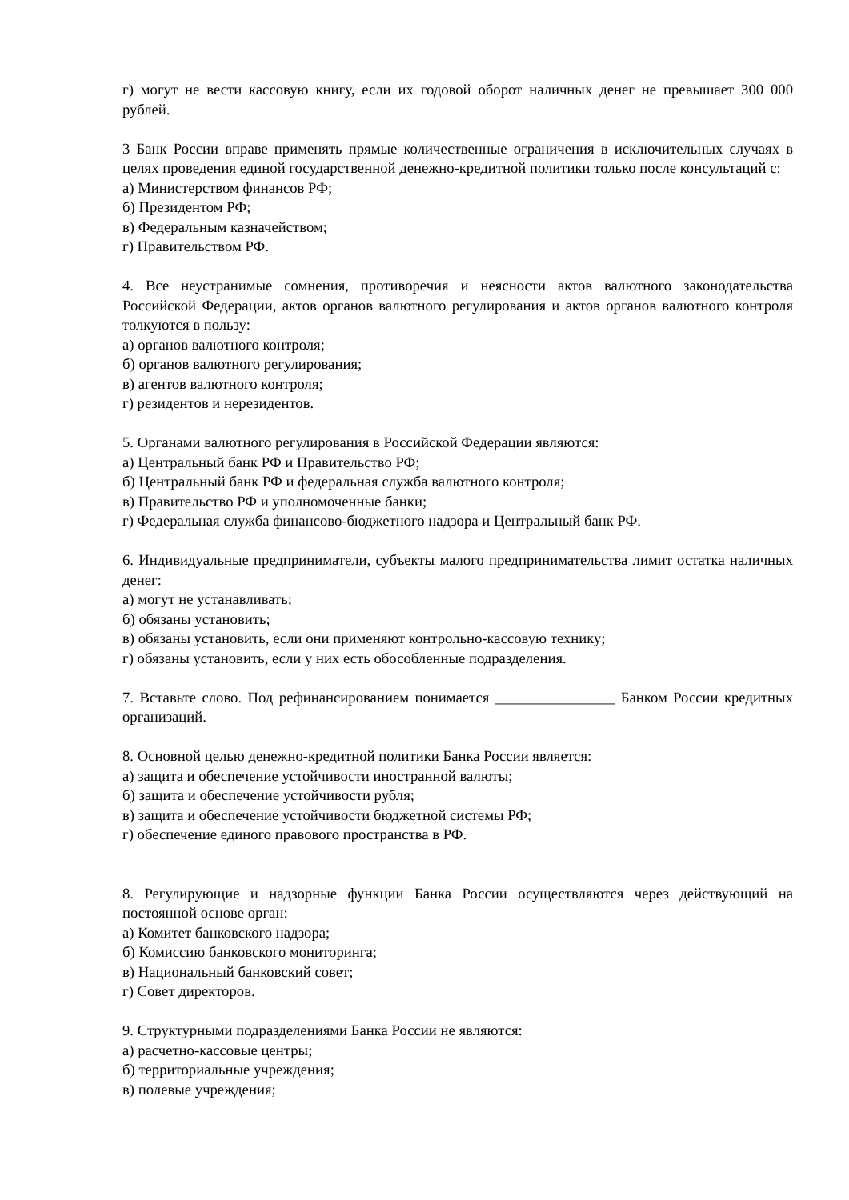г) могут не вести кассовую книгу, если их годовой оборот наличных денег не превышает 300 000 рублей.
3 Банк России вправе применять прямые количественные ограничения в исключительных случаях в целях проведения единой государственной денежно-кредитной политики только после консультаций с:
а) Министерством финансов РФ;
б) Президентом РФ;
в) Федеральным казначейством;
г) Правительством РФ.
4. Все неустранимые сомнения, противоречия и неясности актов валютного законодательства Российской Федерации, актов органов валютного регулирования и актов органов валютного контроля толкуются в пользу:
а) органов валютного контроля;
б) органов валютного регулирования;
в) агентов валютного контроля;
г) резидентов и нерезидентов.
5. Органами валютного регулирования в Российской Федерации являются:
а) Центральный банк РФ и Правительство РФ;
б) Центральный банк РФ и федеральная служба валютного контроля;
в) Правительство РФ и уполномоченные банки;
г) Федеральная служба финансово-бюджетного надзора и Центральный банк РФ.
6. Индивидуальные предприниматели, субъекты малого предпринимательства лимит остатка наличных денег:
а) могут не устанавливать;
б) обязаны установить;
в) обязаны установить, если они применяют контрольно-кассовую технику;
г) обязаны установить, если у них есть обособленные подразделения.
7. Вставьте слово. Под рефинансированием понимается ________________ Банком России кредитных организаций.
8. Основной целью денежно-кредитной политики Банка России является:
а) защита и обеспечение устойчивости иностранной валюты;
б) защита и обеспечение устойчивости рубля;
в) защита и обеспечение устойчивости бюджетной системы РФ;
г) обеспечение единого правового пространства в РФ.
8. Регулирующие и надзорные функции Банка России осуществляются через действующий на постоянной основе орган:
а) Комитет банковского надзора;
б) Комиссию банковского мониторинга;
в) Национальный банковский совет;
г) Совет директоров.
9. Структурными подразделениями Банка России не являются:
а) расчетно-кассовые центры;
б) территориальные учреждения;
в) полевые учреждения;